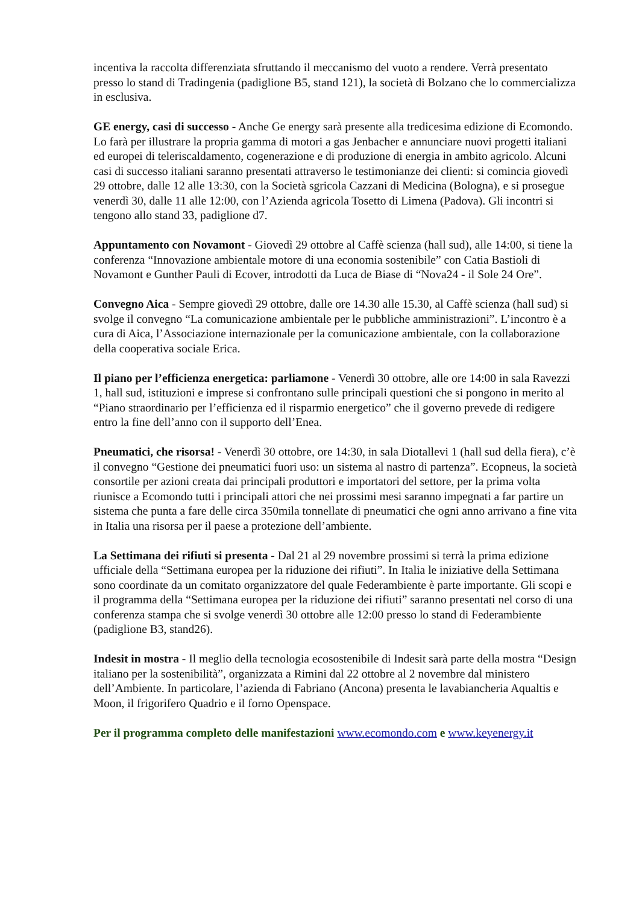incentiva la raccolta differenziata sfruttando il meccanismo del vuoto a rendere. Verrà presentato presso lo stand di Tradingenia (padiglione B5, stand 121), la società di Bolzano che lo commercializza in esclusiva.
GE energy, casi di successo - Anche Ge energy sarà presente alla tredicesima edizione di Ecomondo. Lo farà per illustrare la propria gamma di motori a gas Jenbacher e annunciare nuovi progetti italiani ed europei di teleriscaldamento, cogenerazione e di produzione di energia in ambito agricolo. Alcuni casi di successo italiani saranno presentati attraverso le testimonianze dei clienti: si comincia giovedì 29 ottobre, dalle 12 alle 13:30, con la Società sgricola Cazzani di Medicina (Bologna), e si prosegue venerdì 30, dalle 11 alle 12:00, con l’Azienda agricola Tosetto di Limena (Padova). Gli incontri si tengono allo stand 33, padiglione d7.
Appuntamento con Novamont - Giovedì 29 ottobre al Caffè scienza (hall sud), alle 14:00, si tiene la conferenza “Innovazione ambientale motore di una economia sostenibile” con Catia Bastioli di Novamont e Gunther Pauli di Ecover, introdotti da Luca de Biase di “Nova24 - il Sole 24 Ore”.
Convegno Aica - Sempre giovedì 29 ottobre, dalle ore 14.30 alle 15.30, al Caffè scienza (hall sud) si svolge il convegno “La comunicazione ambientale per le pubbliche amministrazioni”. L’incontro è a cura di Aica, l’Associazione internazionale per la comunicazione ambientale, con la collaborazione della cooperativa sociale Erica.
Il piano per l’efficienza energetica: parliamone - Venerdì 30 ottobre, alle ore 14:00 in sala Ravezzi 1, hall sud, istituzioni e imprese si confrontano sulle principali questioni che si pongono in merito al “Piano straordinario per l’efficienza ed il risparmio energetico” che il governo prevede di redigere entro la fine dell’anno con il supporto dell’Enea.
Pneumatici, che risorsa! - Venerdì 30 ottobre, ore 14:30, in sala Diotallevi 1 (hall sud della fiera), c’è il convegno “Gestione dei pneumatici fuori uso: un sistema al nastro di partenza”. Ecopneus, la società consortile per azioni creata dai principali produttori e importatori del settore, per la prima volta riunisce a Ecomondo tutti i principali attori che nei prossimi mesi saranno impegnati a far partire un sistema che punta a fare delle circa 350mila tonnellate di pneumatici che ogni anno arrivano a fine vita in Italia una risorsa per il paese a protezione dell’ambiente.
La Settimana dei rifiuti si presenta - Dal 21 al 29 novembre prossimi si terrà la prima edizione ufficiale della “Settimana europea per la riduzione dei rifiuti”. In Italia le iniziative della Settimana sono coordinate da un comitato organizzatore del quale Federambiente è parte importante. Gli scopi e il programma della “Settimana europea per la riduzione dei rifiuti” saranno presentati nel corso di una conferenza stampa che si svolge venerdì 30 ottobre alle 12:00 presso lo stand di Federambiente (padiglione B3, stand26).
Indesit in mostra - Il meglio della tecnologia ecosostenibile di Indesit sarà parte della mostra “Design italiano per la sostenibilità”, organizzata a Rimini dal 22 ottobre al 2 novembre dal ministero dell’Ambiente. In particolare, l’azienda di Fabriano (Ancona) presenta le lavabiancheria Aqualtis e Moon, il frigorifero Quadrio e il forno Openspace.
Per il programma completo delle manifestazioni www.ecomondo.com e www.keyenergy.it